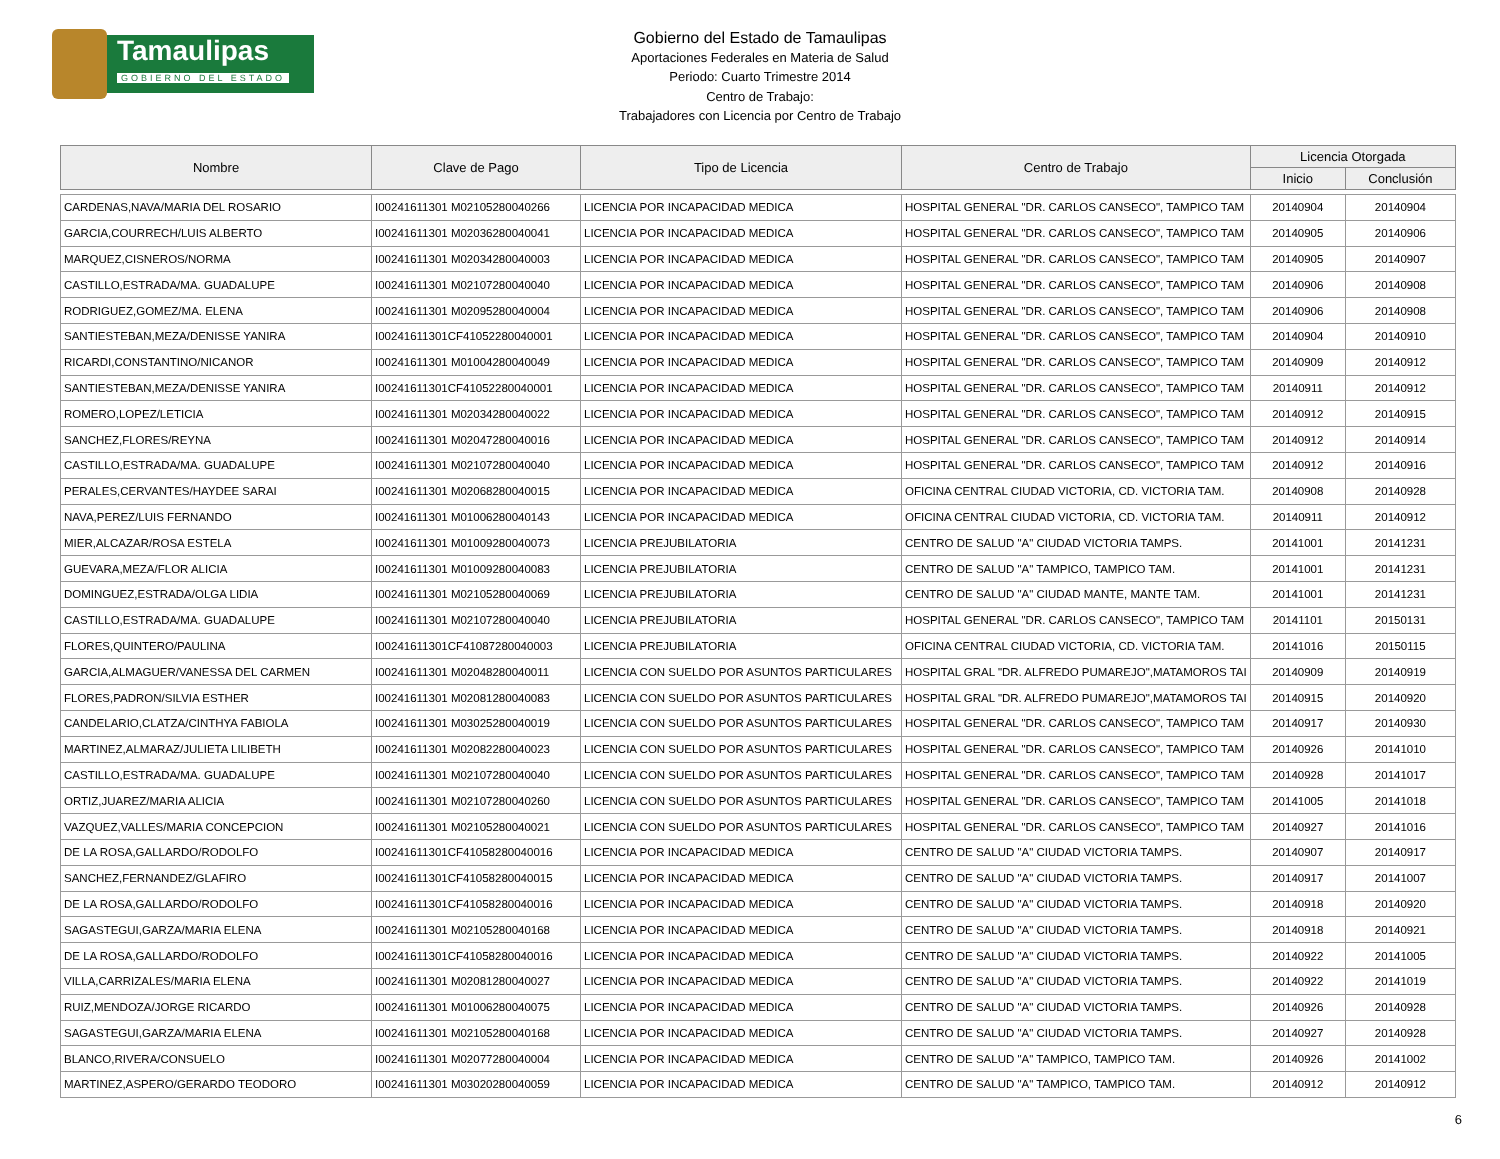Tamaulipas
GOBIERNO DEL ESTADO
Gobierno del Estado de Tamaulipas
Aportaciones Federales en Materia de Salud
Periodo: Cuarto Trimestre 2014
Centro de Trabajo:
Trabajadores con Licencia por Centro de Trabajo
| Nombre | Clave de Pago | Tipo de Licencia | Centro de Trabajo | Licencia Otorgada | |
| --- | --- | --- | --- | --- | --- |
| | | | | Inicio | Conclusión |
| CARDENAS,NAVA/MARIA DEL ROSARIO | I00241611301 M02105280040266 | LICENCIA POR INCAPACIDAD MEDICA | HOSPITAL GENERAL "DR. CARLOS CANSECO", TAMPICO TAM | 20140904 | 20140904 |
| GARCIA,COURRECH/LUIS ALBERTO | I00241611301 M02036280040041 | LICENCIA POR INCAPACIDAD MEDICA | HOSPITAL GENERAL "DR. CARLOS CANSECO", TAMPICO TAM | 20140905 | 20140906 |
| MARQUEZ,CISNEROS/NORMA | I00241611301 M02034280040003 | LICENCIA POR INCAPACIDAD MEDICA | HOSPITAL GENERAL "DR. CARLOS CANSECO", TAMPICO TAM | 20140905 | 20140907 |
| CASTILLO,ESTRADA/MA. GUADALUPE | I00241611301 M02107280040040 | LICENCIA POR INCAPACIDAD MEDICA | HOSPITAL GENERAL "DR. CARLOS CANSECO", TAMPICO TAM | 20140906 | 20140908 |
| RODRIGUEZ,GOMEZ/MA. ELENA | I00241611301 M02095280040004 | LICENCIA POR INCAPACIDAD MEDICA | HOSPITAL GENERAL "DR. CARLOS CANSECO", TAMPICO TAM | 20140906 | 20140908 |
| SANTIESTEBAN,MEZA/DENISSE YANIRA | I00241611301CF41052280040001 | LICENCIA POR INCAPACIDAD MEDICA | HOSPITAL GENERAL "DR. CARLOS CANSECO", TAMPICO TAM | 20140904 | 20140910 |
| RICARDI,CONSTANTINO/NICANOR | I00241611301 M01004280040049 | LICENCIA POR INCAPACIDAD MEDICA | HOSPITAL GENERAL "DR. CARLOS CANSECO", TAMPICO TAM | 20140909 | 20140912 |
| SANTIESTEBAN,MEZA/DENISSE YANIRA | I00241611301CF41052280040001 | LICENCIA POR INCAPACIDAD MEDICA | HOSPITAL GENERAL "DR. CARLOS CANSECO", TAMPICO TAM | 20140911 | 20140912 |
| ROMERO,LOPEZ/LETICIA | I00241611301 M02034280040022 | LICENCIA POR INCAPACIDAD MEDICA | HOSPITAL GENERAL "DR. CARLOS CANSECO", TAMPICO TAM | 20140912 | 20140915 |
| SANCHEZ,FLORES/REYNA | I00241611301 M02047280040016 | LICENCIA POR INCAPACIDAD MEDICA | HOSPITAL GENERAL "DR. CARLOS CANSECO", TAMPICO TAM | 20140912 | 20140914 |
| CASTILLO,ESTRADA/MA. GUADALUPE | I00241611301 M02107280040040 | LICENCIA POR INCAPACIDAD MEDICA | HOSPITAL GENERAL "DR. CARLOS CANSECO", TAMPICO TAM | 20140912 | 20140916 |
| PERALES,CERVANTES/HAYDEE SARAI | I00241611301 M02068280040015 | LICENCIA POR INCAPACIDAD MEDICA | OFICINA CENTRAL CIUDAD VICTORIA, CD. VICTORIA TAM. | 20140908 | 20140928 |
| NAVA,PEREZ/LUIS FERNANDO | I00241611301 M01006280040143 | LICENCIA POR INCAPACIDAD MEDICA | OFICINA CENTRAL CIUDAD VICTORIA, CD. VICTORIA TAM. | 20140911 | 20140912 |
| MIER,ALCAZAR/ROSA ESTELA | I00241611301 M01009280040073 | LICENCIA PREJUBILATORIA | CENTRO DE SALUD "A" CIUDAD VICTORIA TAMPS. | 20141001 | 20141231 |
| GUEVARA,MEZA/FLOR ALICIA | I00241611301 M01009280040083 | LICENCIA PREJUBILATORIA | CENTRO DE SALUD "A" TAMPICO, TAMPICO TAM. | 20141001 | 20141231 |
| DOMINGUEZ,ESTRADA/OLGA LIDIA | I00241611301 M02105280040069 | LICENCIA PREJUBILATORIA | CENTRO DE SALUD "A" CIUDAD MANTE, MANTE TAM. | 20141001 | 20141231 |
| CASTILLO,ESTRADA/MA. GUADALUPE | I00241611301 M02107280040040 | LICENCIA PREJUBILATORIA | HOSPITAL GENERAL "DR. CARLOS CANSECO", TAMPICO TAM | 20141101 | 20150131 |
| FLORES,QUINTERO/PAULINA | I00241611301CF41087280040003 | LICENCIA PREJUBILATORIA | OFICINA CENTRAL CIUDAD VICTORIA, CD. VICTORIA TAM. | 20141016 | 20150115 |
| GARCIA,ALMAGUER/VANESSA DEL CARMEN | I00241611301 M02048280040011 | LICENCIA CON SUELDO POR ASUNTOS PARTICULARES | HOSPITAL GRAL "DR. ALFREDO PUMAREJO",MATAMOROS TAI | 20140909 | 20140919 |
| FLORES,PADRON/SILVIA ESTHER | I00241611301 M02081280040083 | LICENCIA CON SUELDO POR ASUNTOS PARTICULARES | HOSPITAL GRAL "DR. ALFREDO PUMAREJO",MATAMOROS TAI | 20140915 | 20140920 |
| CANDELARIO,CLATZA/CINTHYA FABIOLA | I00241611301 M03025280040019 | LICENCIA CON SUELDO POR ASUNTOS PARTICULARES | HOSPITAL GENERAL "DR. CARLOS CANSECO", TAMPICO TAM | 20140917 | 20140930 |
| MARTINEZ,ALMARAZ/JULIETA LILIBETH | I00241611301 M02082280040023 | LICENCIA CON SUELDO POR ASUNTOS PARTICULARES | HOSPITAL GENERAL "DR. CARLOS CANSECO", TAMPICO TAM | 20140926 | 20141010 |
| CASTILLO,ESTRADA/MA. GUADALUPE | I00241611301 M02107280040040 | LICENCIA CON SUELDO POR ASUNTOS PARTICULARES | HOSPITAL GENERAL "DR. CARLOS CANSECO", TAMPICO TAM | 20140928 | 20141017 |
| ORTIZ,JUAREZ/MARIA ALICIA | I00241611301 M02107280040260 | LICENCIA CON SUELDO POR ASUNTOS PARTICULARES | HOSPITAL GENERAL "DR. CARLOS CANSECO", TAMPICO TAM | 20141005 | 20141018 |
| VAZQUEZ,VALLES/MARIA CONCEPCION | I00241611301 M02105280040021 | LICENCIA CON SUELDO POR ASUNTOS PARTICULARES | HOSPITAL GENERAL "DR. CARLOS CANSECO", TAMPICO TAM | 20140927 | 20141016 |
| DE LA ROSA,GALLARDO/RODOLFO | I00241611301CF41058280040016 | LICENCIA POR INCAPACIDAD MEDICA | CENTRO DE SALUD "A" CIUDAD VICTORIA TAMPS. | 20140907 | 20140917 |
| SANCHEZ,FERNANDEZ/GLAFIRO | I00241611301CF41058280040015 | LICENCIA POR INCAPACIDAD MEDICA | CENTRO DE SALUD "A" CIUDAD VICTORIA TAMPS. | 20140917 | 20141007 |
| DE LA ROSA,GALLARDO/RODOLFO | I00241611301CF41058280040016 | LICENCIA POR INCAPACIDAD MEDICA | CENTRO DE SALUD "A" CIUDAD VICTORIA TAMPS. | 20140918 | 20140920 |
| SAGASTEGUI,GARZA/MARIA ELENA | I00241611301 M02105280040168 | LICENCIA POR INCAPACIDAD MEDICA | CENTRO DE SALUD "A" CIUDAD VICTORIA TAMPS. | 20140918 | 20140921 |
| DE LA ROSA,GALLARDO/RODOLFO | I00241611301CF41058280040016 | LICENCIA POR INCAPACIDAD MEDICA | CENTRO DE SALUD "A" CIUDAD VICTORIA TAMPS. | 20140922 | 20141005 |
| VILLA,CARRIZALES/MARIA ELENA | I00241611301 M02081280040027 | LICENCIA POR INCAPACIDAD MEDICA | CENTRO DE SALUD "A" CIUDAD VICTORIA TAMPS. | 20140922 | 20141019 |
| RUIZ,MENDOZA/JORGE RICARDO | I00241611301 M01006280040075 | LICENCIA POR INCAPACIDAD MEDICA | CENTRO DE SALUD "A" CIUDAD VICTORIA TAMPS. | 20140926 | 20140928 |
| SAGASTEGUI,GARZA/MARIA ELENA | I00241611301 M02105280040168 | LICENCIA POR INCAPACIDAD MEDICA | CENTRO DE SALUD "A" CIUDAD VICTORIA TAMPS. | 20140927 | 20140928 |
| BLANCO,RIVERA/CONSUELO | I00241611301 M02077280040004 | LICENCIA POR INCAPACIDAD MEDICA | CENTRO DE SALUD "A" TAMPICO, TAMPICO TAM. | 20140926 | 20141002 |
| MARTINEZ,ASPERO/GERARDO TEODORO | I00241611301 M03020280040059 | LICENCIA POR INCAPACIDAD MEDICA | CENTRO DE SALUD "A" TAMPICO, TAMPICO TAM. | 20140912 | 20140912 |
6